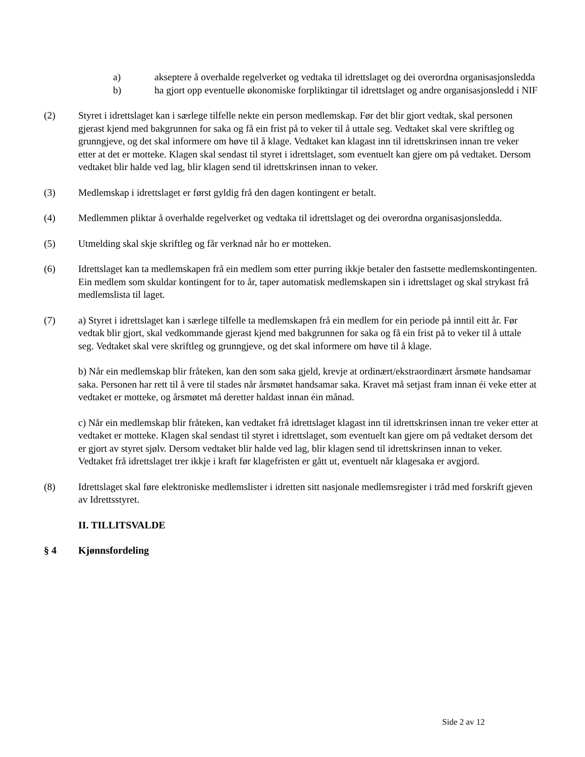a) akseptere å overhalde regelverket og vedtaka til idrettslaget og dei overordna organisasjonsledda
b) ha gjort opp eventuelle økonomiske forpliktingar til idrettslaget og andre organisasjonsledd i NIF
(2) Styret i idrettslaget kan i særlege tilfelle nekte ein person medlemskap. Før det blir gjort vedtak, skal personen gjerast kjend med bakgrunnen for saka og få ein frist på to veker til å uttale seg. Vedtaket skal vere skriftleg og grunngjeve, og det skal informere om høve til å klage. Vedtaket kan klagast inn til idrettskrinsen innan tre veker etter at det er motteke. Klagen skal sendast til styret i idrettslaget, som eventuelt kan gjere om på vedtaket. Dersom vedtaket blir halde ved lag, blir klagen send til idrettskrinsen innan to veker.
(3) Medlemskap i idrettslaget er først gyldig frå den dagen kontingent er betalt.
(4) Medlemmen pliktar å overhalde regelverket og vedtaka til idrettslaget og dei overordna organisasjonsledda.
(5) Utmelding skal skje skriftleg og får verknad når ho er motteken.
(6) Idrettslaget kan ta medlemskapen frå ein medlem som etter purring ikkje betaler den fastsette medlemskontingenten. Ein medlem som skuldar kontingent for to år, taper automatisk medlemskapen sin i idrettslaget og skal strykast frå medlemslista til laget.
(7) a) Styret i idrettslaget kan i særlege tilfelle ta medlemskapen frå ein medlem for ein periode på inntil eitt år. Før vedtak blir gjort, skal vedkommande gjerast kjend med bakgrunnen for saka og få ein frist på to veker til å uttale seg. Vedtaket skal vere skriftleg og grunngjeve, og det skal informere om høve til å klage.
b) Når ein medlemskap blir fråteken, kan den som saka gjeld, krevje at ordinært/ekstraordinært årsmøte handsamar saka. Personen har rett til å vere til stades når årsmøtet handsamar saka. Kravet må setjast fram innan éi veke etter at vedtaket er motteke, og årsmøtet må deretter haldast innan éin månad.
c) Når ein medlemskap blir fråteken, kan vedtaket frå idrettslaget klagast inn til idrettskrinsen innan tre veker etter at vedtaket er motteke. Klagen skal sendast til styret i idrettslaget, som eventuelt kan gjere om på vedtaket dersom det er gjort av styret sjølv. Dersom vedtaket blir halde ved lag, blir klagen send til idrettskrinsen innan to veker. Vedtaket frå idrettslaget trer ikkje i kraft før klagefristen er gått ut, eventuelt når klagesaka er avgjord.
(8) Idrettslaget skal føre elektroniske medlemslister i idretten sitt nasjonale medlemsregister i tråd med forskrift gjeven av Idrettsstyret.
II. TILLITSVALDE
§ 4 Kjønnsfordeling
Side 2 av 12